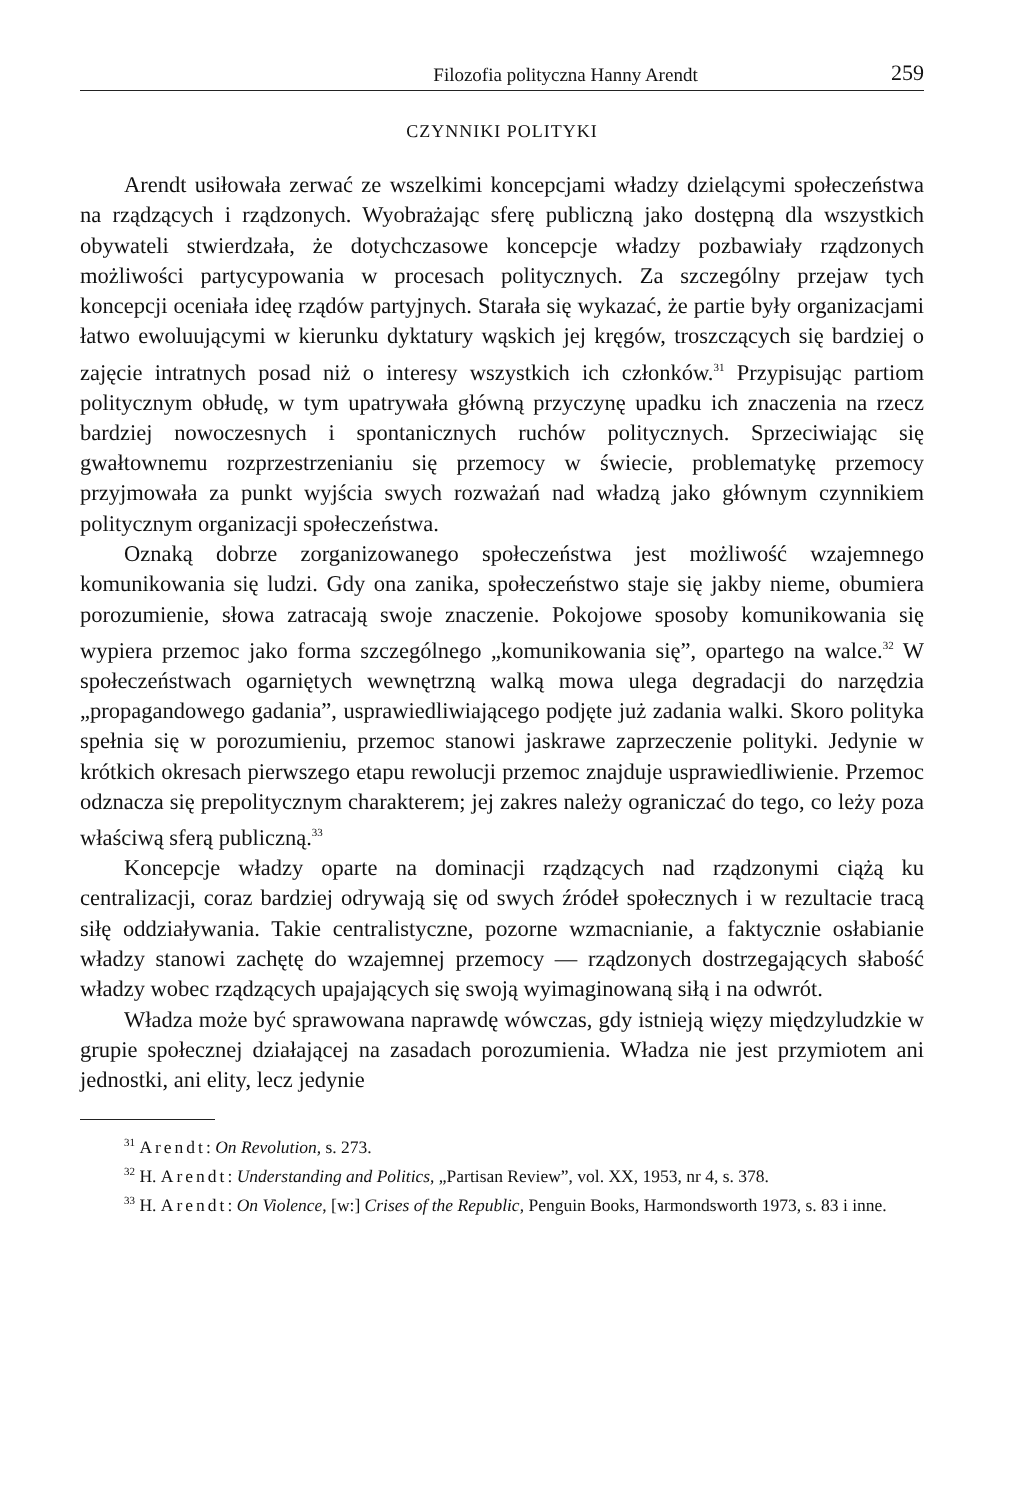Filozofia polityczna Hanny Arendt 259
CZYNNIKI POLITYKI
Arendt usiłowała zerwać ze wszelkimi koncepcjami władzy dzielącymi społeczeństwa na rządzących i rządzonych. Wyobrażając sferę publiczną jako dostępną dla wszystkich obywateli stwierdzała, że dotychczasowe koncepcje władzy pozbawiały rządzonych możliwości partycypowania w procesach politycznych. Za szczególny przejaw tych koncepcji oceniała ideę rządów partyjnych. Starała się wykazać, że partie były organizacjami łatwo ewoluującymi w kierunku dyktatury wąskich jej kręgów, troszczących się bardziej o zajęcie intratnych posad niż o interesy wszystkich ich członków.<sup>31</sup> Przypisując partiom politycznym obłudę, w tym upatrywała główną przyczynę upadku ich znaczenia na rzecz bardziej nowoczesnych i spontanicznych ruchów politycznych. Sprzeciwiając się gwałtownemu rozprzestrzenianiu się przemocy w świecie, problematykę przemocy przyjmowała za punkt wyjścia swych rozważań nad władzą jako głównym czynnikiem politycznym organizacji społeczeństwa.
Oznaką dobrze zorganizowanego społeczeństwa jest możliwość wzajemnego komunikowania się ludzi. Gdy ona zanika, społeczeństwo staje się jakby nieme, obumiera porozumienie, słowa zatracają swoje znaczenie. Pokojowe sposoby komunikowania się wypiera przemoc jako forma szczególnego „komunikowania się”, opartego na walce.<sup>32</sup> W społeczeństwach ogarniętych wewnętrzną walką mowa ulega degradacji do narzędzia „propagandowego gadania”, usprawiedliwiającego podjęte już zadania walki. Skoro polityka spełnia się w porozumieniu, przemoc stanowi jaskrawe zaprzeczenie polityki. Jedynie w krótkich okresach pierwszego etapu rewolucji przemoc znajduje usprawiedliwienie. Przemoc odznacza się prepolitycznym charakterem; jej zakres należy ograniczać do tego, co leży poza właściwą sferą publiczną.<sup>33</sup>
Koncepcje władzy oparte na dominacji rządzących nad rządzonymi ciążą ku centralizacji, coraz bardziej odrywają się od swych źródeł społecznych i w rezultacie tracą siłę oddziaływania. Takie centralistyczne, pozorne wzmacnianie, a faktycznie osłabianie władzy stanowi zachętę do wzajemnej przemocy — rządzonych dostrzegających słabość władzy wobec rządzących upajających się swoją wyimaginowaną siłą i na odwrót.
Władza może być sprawowana naprawdę wówczas, gdy istnieją więzy międzyludzkie w grupie społecznej działającej na zasadach porozumienia. Władza nie jest przymiotem ani jednostki, ani elity, lecz jedynie
<sup>31</sup> Arendt: On Revolution, s. 273.
<sup>32</sup> H. Arendt: Understanding and Politics, „Partisan Review”, vol. XX, 1953, nr 4, s. 378.
<sup>33</sup> H. Arendt: On Violence, [w:] Crises of the Republic, Penguin Books, Harmondsworth 1973, s. 83 i inne.